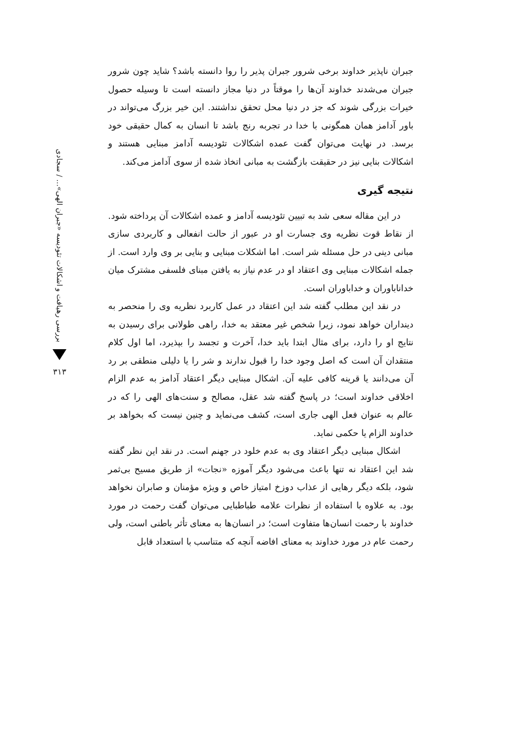بررسی رهیافت و اشکالات تئودیسه «جبران الهی»... / سجادی
۳۱۳
جبران ناپذیر خداوند برخی شرور جبران پذیر را روا دانسته باشد؟ شاید چون شرور جبران می‌شدند خداوند آن‌ها را موقتاً در دنیا مجاز دانسته است تا وسیله حصول خیرات بزرگی شوند که جز در دنیا محل تحقق نداشتند. این خیر بزرگ می‌تواند در باور آدامز همان همگونی با خدا در تجربه رنج باشد تا انسان به کمال حقیقی خود برسد. در نهایت می‌توان گفت عمده اشکالات تئودیسه آدامز مبنایی هستند و اشکالات بنایی نیز در حقیقت بازگشت به مبانی اتخاذ شده از سوی آدامز می‌کند.
نتیجه گیری
در این مقاله سعی شد به تبیین تئودیسه آدامز و عمده اشکالات آن پرداخته شود. از نقاط قوت نظریه وی جسارت او در عبور از حالت انفعالی و کاربردی سازی مبانی دینی در حل مسئله شر است. اما اشکلات مبنایی و بنایی بر وی وارد است. از جمله اشکالات مبنایی وی اعتقاد او در عدم نیاز به یافتن مبنای فلسفی مشترک میان خداناباوران و خداباوران است.
در نقد این مطلب گفته شد این اعتقاد در عمل کاربرد نظریه وی را منحصر به دینداران خواهد نمود، زیرا شخص غیر معتقد به خدا، راهی طولانی برای رسیدن به نتایج او را دارد، برای مثال ابتدا باید خدا، آخرت و تجسد را بپذیرد، اما اول کلام منتقدان آن است که اصل وجود خدا را قبول ندارند و شر را یا دلیلی منطقی بر رد آن می‌دانند یا قرینه کافی علیه آن. اشکال مبنایی دیگر اعتقاد آدامز به عدم الزام اخلاقی خداوند است؛ در پاسخ گفته شد عقل، مصالح و سنت‌های الهی را که در عالم به عنوان فعل الهی جاری است، کشف می‌نماید و چنین نیست که بخواهد بر خداوند الزام یا حکمی نماید.
اشکال مبنایی دیگر اعتقاد وی به عدم خلود در جهنم است. در نقد این نظر گفته شد این اعتقاد نه تنها باعث می‌شود دیگر آموزه «نجات» از طریق مسیح بی‌ثمر شود، بلکه دیگر رهایی از عذاب دوزخ امتیاز خاص و ویژه مؤمنان و صابران نخواهد بود. به علاوه با استفاده از نظرات علامه طباطبایی می‌توان گفت رحمت در مورد خداوند با رحمت انسان‌ها متفاوت است؛ در انسان‌ها به معنای تأثر باطنی است، ولی رحمت عام در مورد خداوند به معنای افاضه آنچه که متناسب با استعداد قابل